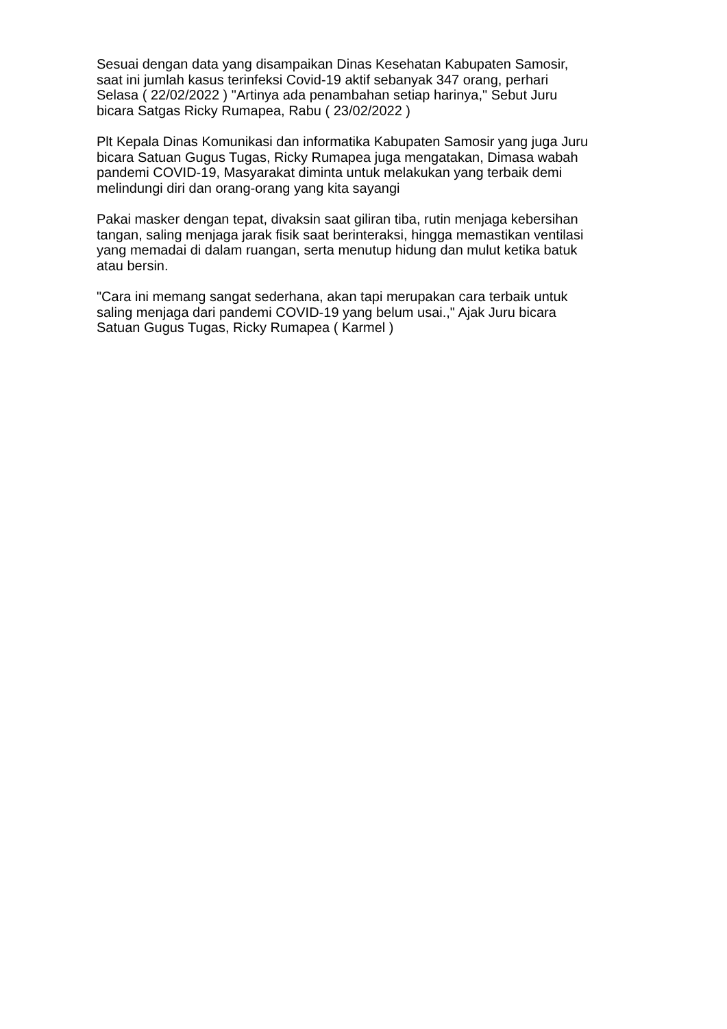Sesuai dengan data yang disampaikan Dinas Kesehatan Kabupaten Samosir,
saat ini jumlah kasus terinfeksi Covid-19 aktif sebanyak 347 orang, perhari
Selasa ( 22/02/2022 ) "Artinya ada penambahan setiap harinya," Sebut Juru
bicara Satgas Ricky Rumapea, Rabu ( 23/02/2022 )
Plt Kepala Dinas Komunikasi dan informatika Kabupaten Samosir yang juga Juru
bicara Satuan Gugus Tugas, Ricky Rumapea juga mengatakan, Dimasa wabah
pandemi COVID-19, Masyarakat diminta untuk melakukan yang terbaik demi
melindungi diri dan orang-orang yang kita sayangi
Pakai masker dengan tepat, divaksin saat giliran tiba, rutin menjaga kebersihan
tangan, saling menjaga jarak fisik saat berinteraksi, hingga memastikan ventilasi
yang memadai di dalam ruangan, serta menutup hidung dan mulut ketika batuk
atau bersin.
"Cara ini memang sangat sederhana, akan tapi merupakan cara terbaik untuk
saling menjaga dari pandemi COVID-19 yang belum usai.," Ajak Juru bicara
Satuan Gugus Tugas, Ricky Rumapea ( Karmel )